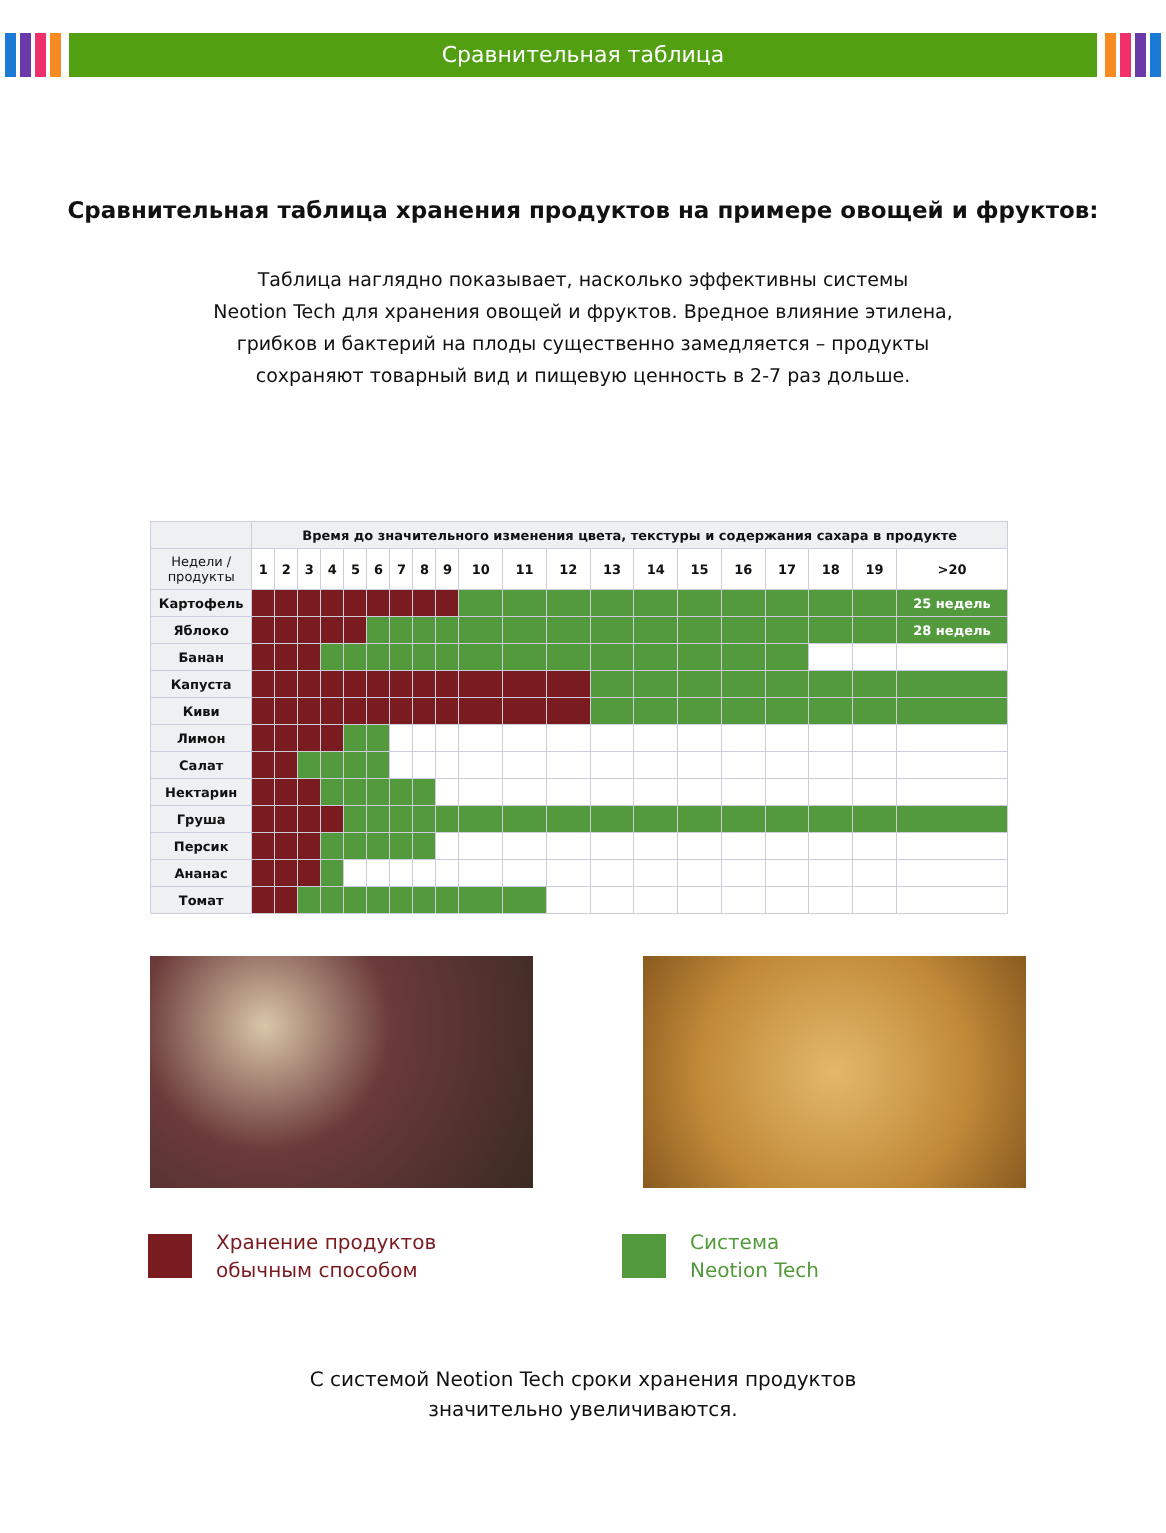Сравнительная таблица
Сравнительная таблица хранения продуктов на примере овощей и фруктов:
Таблица наглядно показывает, насколько эффективны системы
Neotion Tech для хранения овощей и фруктов. Вредное влияние этилена,
грибков и бактерий на плоды существенно замедляется – продукты
сохраняют товарный вид и пищевую ценность в 2-7 раз дольше.
| | Время до значительного изменения цвета, текстуры и содержания сахара в продукте | | | | | | | | | | | | | | | | | | | |
| --- | --- | --- | --- | --- | --- | --- | --- | --- | --- | --- | --- | --- | --- | --- | --- | --- | --- | --- | --- | --- |
| Недели / продукты | 1 | 2 | 3 | 4 | 5 | 6 | 7 | 8 | 9 | 10 | 11 | 12 | 13 | 14 | 15 | 16 | 17 | 18 | 19 | >20 |
| Картофель | | | | | | | | | | | | | | | | | | | | 25 недель |
| Яблоко | | | | | | | | | | | | | | | | | | | | 28 недель |
| Банан | | | | | | | | | | | | | | | | | | | | |
| Капуста | | | | | | | | | | | | | | | | | | | | |
| Киви | | | | | | | | | | | | | | | | | | | | |
| Лимон | | | | | | | | | | | | | | | | | | | | |
| Салат | | | | | | | | | | | | | | | | | | | | |
| Нектарин | | | | | | | | | | | | | | | | | | | | |
| Груша | | | | | | | | | | | | | | | | | | | | |
| Персик | | | | | | | | | | | | | | | | | | | | |
| Ананас | | | | | | | | | | | | | | | | | | | | |
| Томат | | | | | | | | | | | | | | | | | | | | |
Хранение продуктов
обычным способом
Система
Neotion Tech
С системой Neotion Tech сроки хранения продуктов
значительно увеличиваются.